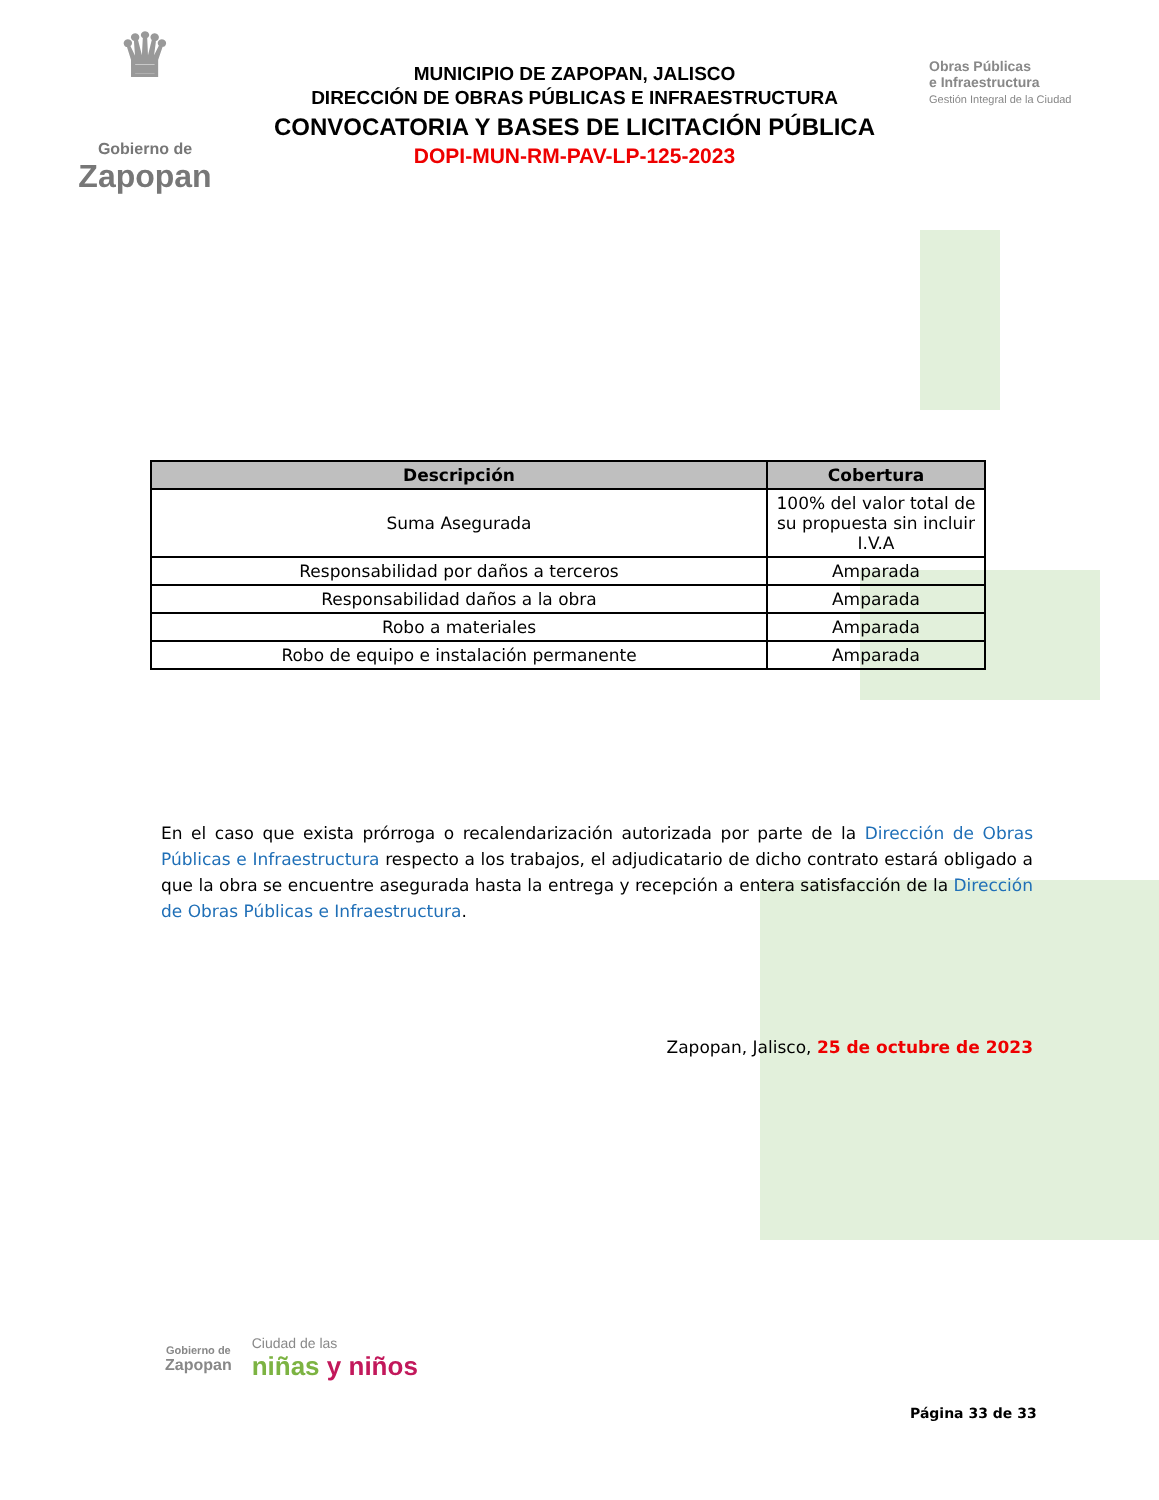♛
Gobierno de
Zapopan
MUNICIPIO DE ZAPOPAN, JALISCO
DIRECCIÓN DE OBRAS PÚBLICAS E INFRAESTRUCTURA
CONVOCATORIA Y BASES DE LICITACIÓN PÚBLICA
DOPI-MUN-RM-PAV-LP-125-2023
Obras Públicas
e Infraestructura
Gestión Integral de la Ciudad
| Descripción | Cobertura |
| --- | --- |
| Suma Asegurada | 100% del valor total de su propuesta sin incluir I.V.A |
| Responsabilidad por daños a terceros | Amparada |
| Responsabilidad daños a la obra | Amparada |
| Robo a materiales | Amparada |
| Robo de equipo e instalación permanente | Amparada |
En el caso que exista prórroga o recalendarización autorizada por parte de la Dirección de Obras Públicas e Infraestructura respecto a los trabajos, el adjudicatario de dicho contrato estará obligado a que la obra se encuentre asegurada hasta la entrega y recepción a entera satisfacción de la Dirección de Obras Públicas e Infraestructura.
Zapopan, Jalisco, 25 de octubre de 2023
Gobierno de
Zapopan
Ciudad de las
niñas y niños
Página 33 de 33